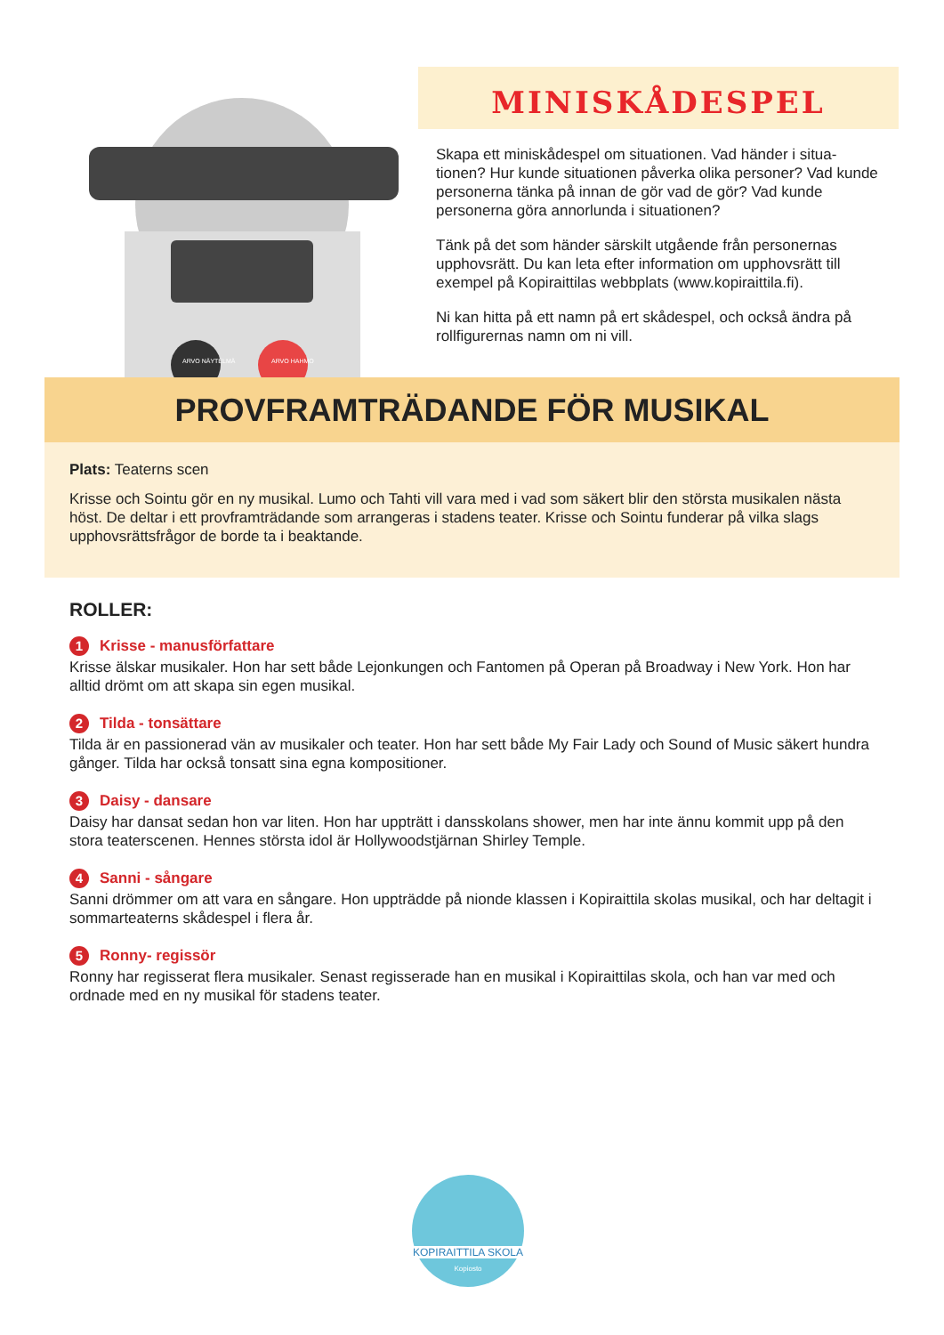ARVO NÄYTELMÄ
ARVO HAHMO
MINISKÅDESPEL
Skapa ett miniskådespel om situationen. Vad händer i situa-tionen? Hur kunde situationen påverka olika personer? Vad kunde personerna tänka på innan de gör vad de gör? Vad kunde personerna göra annorlunda i situationen?
Tänk på det som händer särskilt utgående från personernas upphovsrätt. Du kan leta efter information om upphovsrätt till exempel på Kopiraittilas webbplats (www.kopiraittila.fi).
Ni kan hitta på ett namn på ert skådespel, och också ändra på rollfigurernas namn om ni vill.
PROVFRAMTRÄDANDE FÖR MUSIKAL
Plats: Teaterns scen
Krisse och Sointu gör en ny musikal. Lumo och Tahti vill vara med i vad som säkert blir den största musikalen nästa höst. De deltar i ett provframträdande som arrangeras i stadens teater. Krisse och Sointu funderar på vilka slags upphovsrättsfrågor de borde ta i beaktande.
ROLLER:
1 Krisse - manusförfattare
Krisse älskar musikaler. Hon har sett både Lejonkungen och Fantomen på Operan på Broadway i New York. Hon har alltid drömt om att skapa sin egen musikal.
2 Tilda - tonsättare
Tilda är en passionerad vän av musikaler och teater. Hon har sett både My Fair Lady och Sound of Music säkert hundra gånger. Tilda har också tonsatt sina egna kompositioner.
3 Daisy - dansare
Daisy har dansat sedan hon var liten. Hon har uppträtt i dansskolans shower, men har inte ännu kommit upp på den stora teaterscenen. Hennes största idol är Hollywoodstjärnan Shirley Temple.
4 Sanni - sångare
Sanni drömmer om att vara en sångare. Hon uppträdde på nionde klassen i Kopiraittila skolas musikal, och har deltagit i sommarteaterns skådespel i flera år.
5 Ronny- regissör
Ronny har regisserat flera musikaler. Senast regisserade han en musikal i Kopiraittilas skola, och han var med och ordnade med en ny musikal för stadens teater.
KOPIRAITTILA SKOLA
Kopiosto